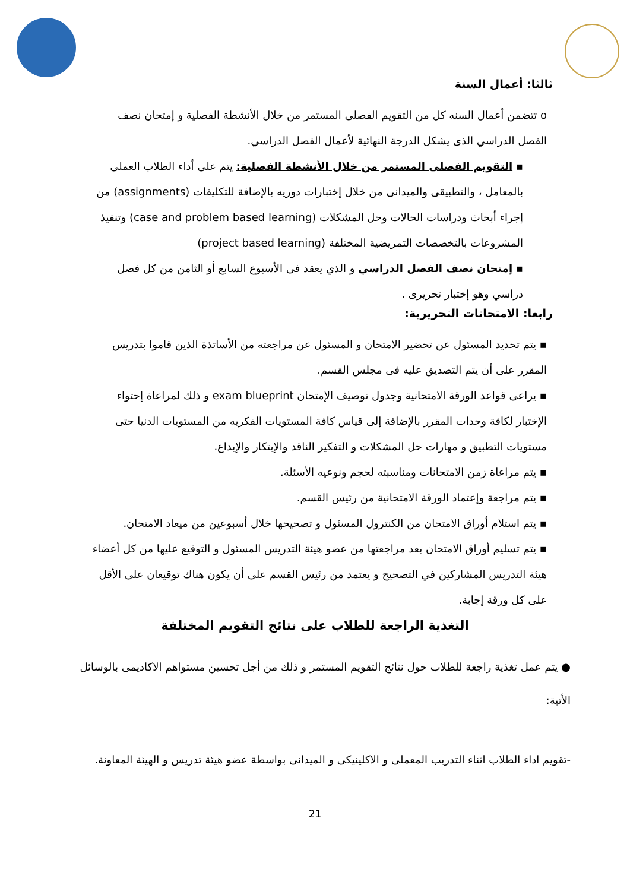ثالثا: أعمال السنة
o تتضمن أعمال السنه كل من التقويم الفصلى المستمر من خلال الأنشطة الفصلية و إمتحان نصف الفصل الدراسي الذى يشكل الدرجة النهائية لأعمال الفصل الدراسي.
▪ التقويم الفصلى المستمر من خلال الأنشطة الفصلية: يتم على أداء الطلاب العملى بالمعامل ، والتطبيقى والميدانى من خلال إختبارات دوريه بالإضافة للتكليفات (assignments) من إجراء أبحاث ودراسات الحالات وحل المشكلات (case and problem based learning) وتنفيذ المشروعات بالتخصصات التمريضية المختلفة (project based learning)
▪ إمتحان نصف الفصل الدراسي و الذي يعقد فى الأسبوع السابع أو الثامن من كل فصل دراسي وهو إختبار تحريرى .
رابعا: الامتحانات التحريرية:
▪ يتم تحديد المسئول عن تحضير الامتحان و المسئول عن مراجعته من الأساتذة الذين قاموا بتدريس المقرر على أن يتم التصديق عليه فى مجلس القسم.
▪ يراعى قواعد الورقة الامتحانية وجدول توصيف الإمتحان exam blueprint و ذلك لمراعاة إحتواء الإختبار لكافة وحدات المقرر بالإضافة إلى قياس كافة المستويات الفكريه من المستويات الدنيا حتى مستويات التطبيق و مهارات حل المشكلات و التفكير الناقد والإبتكار والإبداع.
▪ يتم مراعاة زمن الامتحانات ومناسبته لحجم ونوعيه الأسئلة.
▪ يتم مراجعة وإعتماد الورقة الامتحانية من رئيس القسم.
▪ يتم استلام أوراق الامتحان من الكنترول المسئول و تصحيحها خلال أسبوعين من ميعاد الامتحان.
▪ يتم تسليم أوراق الامتحان بعد مراجعتها من عضو هيئة التدريس المسئول و التوقيع عليها من كل أعضاء هيئة التدريس المشاركين في التصحيح و يعتمد من رئيس القسم على أن يكون هناك توقيعان على الأقل على كل ورقة إجابة.
التغذية الراجعة للطلاب على نتائج التقويم المختلفة
● يتم عمل تغذية راجعة للطلاب حول نتائج التقويم المستمر و ذلك من أجل تحسين مستواهم الاكاديمى بالوسائل الأتية:
-تقويم اداء الطلاب اثناء التدريب المعملى و الاكلينيكى و الميدانى بواسطة عضو هيئة تدريس و الهيئة المعاونة.
21